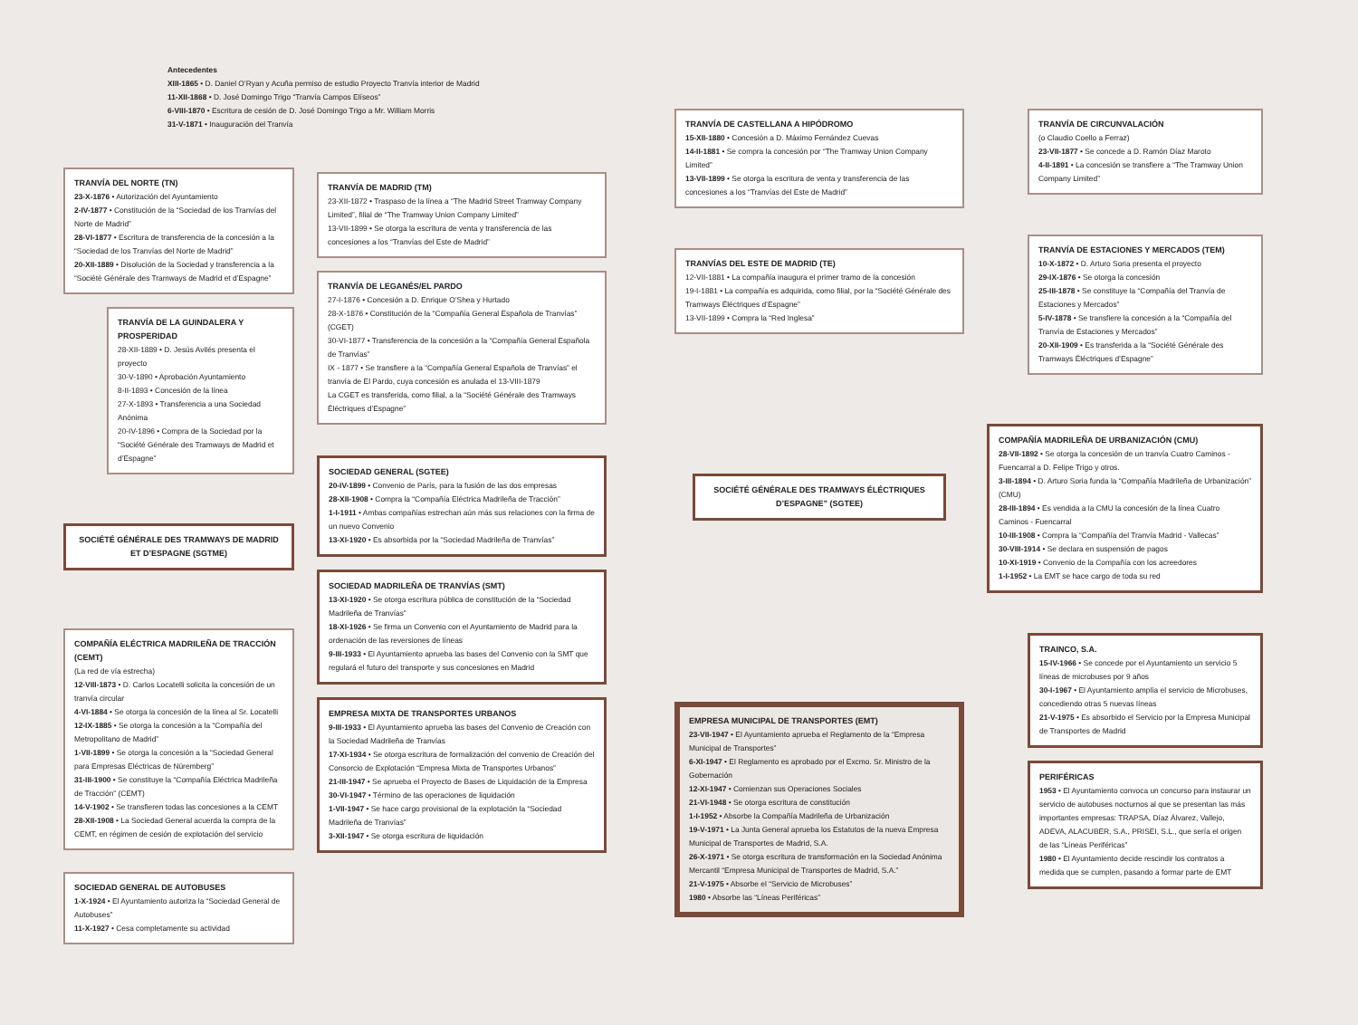TRANVÍA DEL NORTE (TN)
23-X-1876 • Autorización del Ayuntamiento
2-IV-1877 • Constitución de la “Sociedad de los Tranvías del Norte de Madrid”
28-VI-1877 • Escritura de transferencia de la concesión a la “Sociedad de los Tranvías del Norte de Madrid”
20-XII-1889 • Disolución de la Sociedad y transferencia a la “Société Générale des Tramways de Madrid et d’Espagne”
TRANVÍA DE LA GUINDALERA Y PROSPERIDAD
28-XII-1889 • D. Jesús Avilés presenta el proyecto
30-V-1890 • Aprobación Ayuntamiento
8-II-1893 • Concesión de la línea
27-X-1893 • Transferencia a una Sociedad Anónima
20-IV-1896 • Compra de la Sociedad por la “Société Générale des Tramways de Madrid et d’Espagne”
SOCIÉTÉ GÉNÉRALE DES TRAMWAYS DE MADRID ET D’ESPAGNE (SGTME)
COMPAÑÍA ELÉCTRICA MADRILEÑA DE TRACCIÓN (CEMT)
(La red de vía estrecha)
12-VIII-1873 • D. Carlos Locatelli solicita la concesión de un tranvía circular
4-VI-1884 • Se otorga la concesión de la línea al Sr. Locatelli
12-IX-1885 • Se otorga la concesión a la “Compañía del Metropolitano de Madrid”
1-VII-1899 • Se otorga la concesión a la “Sociedad General para Empresas Eléctricas de Nüremberg”
31-III-1900 • Se constituye la “Compañía Eléctrica Madrileña de Tracción” (CEMT)
14-V-1902 • Se transfieren todas las concesiones a la CEMT
28-XII-1908 • La Sociedad General acuerda la compra de la CEMT, en régimen de cesión de explotación del servicio
SOCIEDAD GENERAL DE AUTOBUSES
1-X-1924 • El Ayuntamiento autoriza la “Sociedad General de Autobuses”
11-X-1927 • Cesa completamente su actividad
Antecedentes
XIII-1865 • D. Daniel O’Ryan y Acuña permiso de estudio Proyecto Tranvía interior de Madrid
11-XII-1868 • D. José Domingo Trigo “Tranvía Campos Elíseos”
6-VIII-1870 • Escritura de cesión de D. José Domingo Trigo a Mr. William Morris
31-V-1871 • Inauguración del Tranvía
TRANVÍA DE MADRID (TM)
23-XII-1872 • Traspaso de la línea a “The Madrid Street Tramway Company Limited”, filial de “The Tramway Union Company Limited”
13-VII-1899 • Se otorga la escritura de venta y transferencia de las concesiones a los “Tranvías del Este de Madrid”
TRANVÍA DE LEGANÉS/EL PARDO
27-I-1876 • Concesión a D. Enrique O’Shea y Hurtado
28-X-1876 • Constitución de la “Compañía General Española de Tranvías” (CGET)
30-VI-1877 • Transferencia de la concesión a la “Compañía General Española de Tranvías”
IX - 1877 • Se transfiere a la “Compañía General Española de Tranvías” el tranvía de El Pardo, cuya concesión es anulada el 13-VIII-1879
La CGET es transferida, como filial, a la “Société Générale des Tramways Éléctriques d’Espagne”
SOCIEDAD GENERAL (SGTEE)
20-IV-1899 • Convenio de París, para la fusión de las dos empresas
28-XII-1908 • Compra la “Compañía Eléctrica Madrileña de Tracción”
1-I-1911 • Ambas compañías estrechan aún más sus relaciones con la firma de un nuevo Convenio
13-XI-1920 • Es absorbida por la “Sociedad Madrileña de Tranvías”
SOCIEDAD MADRILEÑA DE TRANVÍAS (SMT)
13-XI-1920 • Se otorga escritura pública de constitución de la “Sociedad Madrileña de Tranvías”
18-XI-1926 • Se firma un Convenio con el Ayuntamiento de Madrid para la ordenación de las reversiones de líneas
9-III-1933 • El Ayuntamiento aprueba las bases del Convenio con la SMT que regulará el futuro del transporte y sus concesiones en Madrid
EMPRESA MIXTA DE TRANSPORTES URBANOS
9-III-1933 • El Ayuntamiento aprueba las bases del Convenio de Creación con la Sociedad Madrileña de Tranvías
17-XI-1934 • Se otorga escritura de formalización del convenio de Creación del Consorcio de Explotación “Empresa Mixta de Transportes Urbanos”
21-III-1947 • Se aprueba el Proyecto de Bases de Liquidación de la Empresa
30-VI-1947 • Término de las operaciones de liquidación
1-VII-1947 • Se hace cargo provisional de la explotación la “Sociedad Madrileña de Tranvías”
3-XII-1947 • Se otorga escritura de liquidación
TRANVÍA DE CASTELLANA A HIPÓDROMO
15-XII-1880 • Concesión a D. Máximo Fernández Cuevas
14-II-1881 • Se compra la concesión por “The Tramway Union Company Limited”
13-VII-1899 • Se otorga la escritura de venta y transferencia de las concesiones a los “Tranvías del Este de Madrid”
TRANVÍAS DEL ESTE DE MADRID (TE)
12-VII-1881 • La compañía inaugura el primer tramo de la concesión
19-I-1881 • La compañía es adquirida, como filial, por la “Société Générale des Tramways Éléctriques d’Espagne”
13-VII-1899 • Compra la “Red Inglesa”
SOCIÉTÉ GÉNÉRALE DES TRAMWAYS ÉLÉCTRIQUES D’ESPAGNE” (SGTEE)
EMPRESA MUNICIPAL DE TRANSPORTES (EMT)
23-VII-1947 • El Ayuntamiento aprueba el Reglamento de la “Empresa Municipal de Transportes”
6-XI-1947 • El Reglamento es aprobado por el Excmo. Sr. Ministro de la Gobernación
12-XI-1947 • Comienzan sus Operaciones Sociales
21-VI-1948 • Se otorga escritura de constitución
1-I-1952 • Absorbe la Compañía Madrileña de Urbanización
19-V-1971 • La Junta General aprueba los Estatutos de la nueva Empresa Municipal de Transportes de Madrid, S.A.
26-X-1971 • Se otorga escritura de transformación en la Sociedad Anónima Mercantil “Empresa Municipal de Transportes de Madrid, S.A.”
21-V-1975 • Absorbe el “Servicio de Microbuses”
1980 • Absorbe las “Líneas Periféricas”
TRANVÍA DE CIRCUNVALACIÓN
(o Claudio Coello a Ferraz)
23-VII-1877 • Se concede a D. Ramón Díaz Maroto
4-II-1891 • La concesión se transfiere a “The Tramway Union Company Limited”
TRANVÍA DE ESTACIONES Y MERCADOS (TEM)
10-X-1872 • D. Arturo Soria presenta el proyecto
29-IX-1876 • Se otorga la concesión
25-III-1878 • Se constituye la “Compañía del Tranvía de Estaciones y Mercados”
5-IV-1878 • Se transfiere la concesión a la “Compañía del Tranvía de Estaciones y Mercados”
20-XII-1909 • Es transferida a la “Société Générale des Tramways Éléctriques d’Espagne”
COMPAÑÍA MADRILEÑA DE URBANIZACIÓN (CMU)
28-VII-1892 • Se otorga la concesión de un tranvía Cuatro Caminos - Fuencarral a D. Felipe Trigo y otros.
3-III-1894 • D. Arturo Soria funda la “Compañía Madrileña de Urbanización” (CMU)
28-III-1894 • Es vendida a la CMU la concesión de la línea Cuatro Caminos - Fuencarral
10-III-1908 • Compra la “Compañía del Tranvía Madrid - Vallecas”
30-VIII-1914 • Se declara en suspensión de pagos
10-XI-1919 • Convenio de la Compañía con los acreedores
1-I-1952 • La EMT se hace cargo de toda su red
TRAINCO, S.A.
15-IV-1966 • Se concede por el Ayuntamiento un servicio 5 líneas de microbuses por 9 años
30-I-1967 • El Ayuntamiento amplía el servicio de Microbuses, concediendo otras 5 nuevas líneas
21-V-1975 • Es absorbido el Servicio por la Empresa Municipal de Transportes de Madrid
PERIFÉRICAS
1953 • El Ayuntamiento convoca un concurso para instaurar un servicio de autobuses nocturnos al que se presentan las más importantes empresas: TRAPSA, Díaz Álvarez, Vallejo, ADEVA, ALACUBER, S.A., PRISEI, S.L., que sería el origen de las “Líneas Periféricas”
1980 • El Ayuntamiento decide rescindir los contratos a medida que se cumplen, pasando a formar parte de EMT